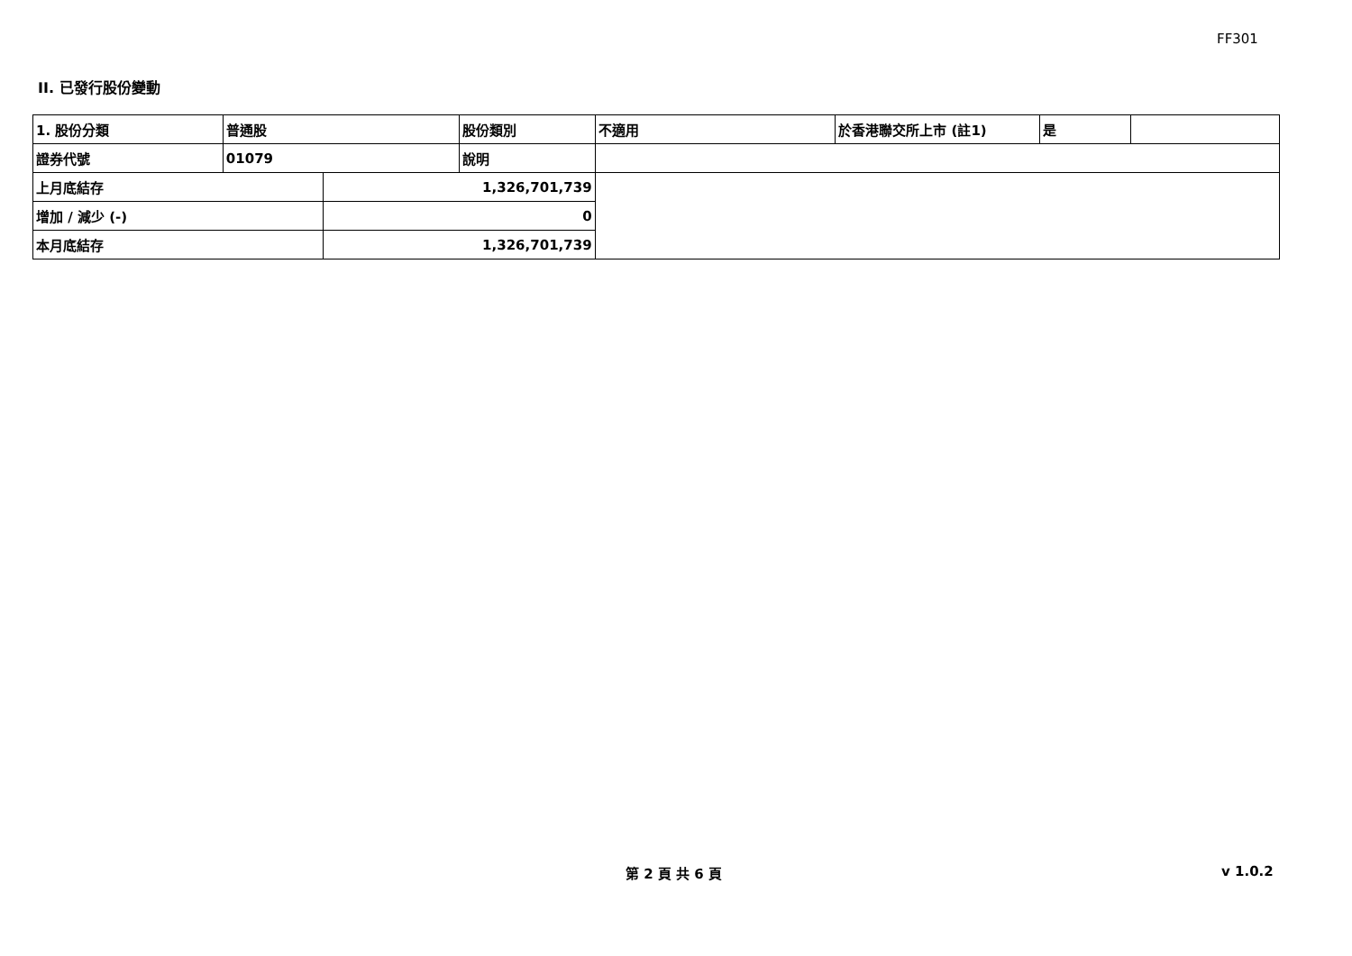FF301
II. 已發行股份變動
| 1. 股份分類 | 普通股 | | 股份類別 | 不適用 | 於香港聯交所上市 (註1) | 是 | |
| 證券代號 | 01079 | | 說明 | | | | |
| 上月底結存 | | 1,326,701,739 | | | | | |
| 增加 / 減少 (-) | | 0 | | | | | |
| 本月底結存 | | 1,326,701,739 | | | | | |
第 2 頁 共 6 頁 v 1.0.2